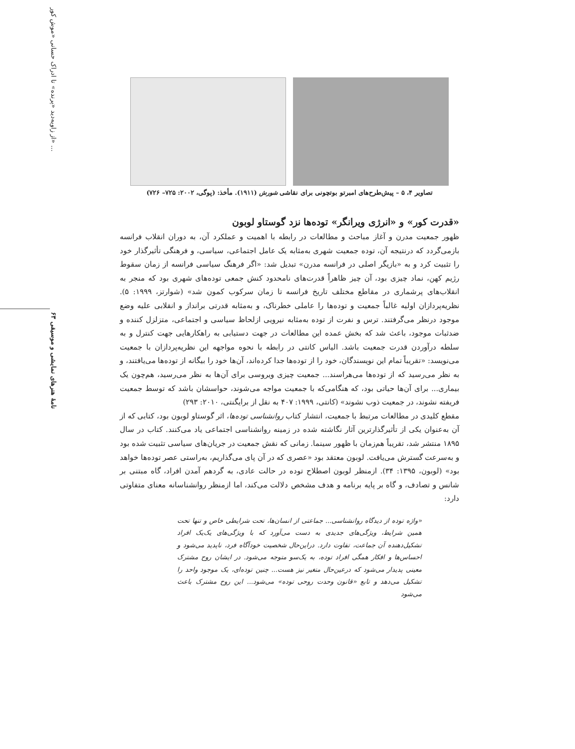از زاویه‌دید «پرنده» تا ادراک حسانی «موش کور» ...
نامهٔ هنرهای نمایشی و موسیقی ۶۳
تصاویر ۴، ۵ – پیش‌طرح‌های امبرتو بوتچونی برای نقاشی شورش (۱۹۱۱). مأخذ: (پوگی، ۲۰۰۲: ۷۲۵– ۷۲۶)
«قدرت کور» و «انرژی ویرانگر» توده‌ها نزد گوستاو لوبون
ظهور جمعیت مدرن و آغاز مباحث و مطالعات در رابطه با اهمیت و عملکرد آن، به دوران انقلاب فرانسه بازمی‌گردد که درنتیجه آن، توده جمعیت شهری به‌مثابه یک عامل اجتماعی، سیاسی، و فرهنگی تأثیرگذار خود را تثبیت کرد و به «بازیگر اصلی در فرانسه مدرن» تبدیل شد: «اگر فرهنگ سیاسی فرانسه از زمان سقوط رژیم کهن، نماد چیزی بود، آن چیز ظاهراً قدرت‌های نامحدود کنش جمعی توده‌های شهری بود که منجر به انقلاب‌های پرشماری در مقاطع مختلف تاریخ فرانسه تا زمان سرکوب کمون شد» (شوارتز، ۱۹۹۹: ۵). نظریه‌پردازان اولیه غالباً جمعیت و توده‌ها را عاملی خطرناک، و به‌مثابه قدرتی برانداز و انقلابی علیه وضع موجود درنظر می‌گرفتند. ترس و نفرت از توده به‌مثابه نیرویی ازلحاظ سیاسی و اجتماعی، متزلزل کننده و ضدثبات موجود، باعث شد که بخش عمده این مطالعات در جهت دستیابی به راهکارهایی جهت کنترل و به سلطه درآوردن قدرت جمعیت باشد. الیاس کانتی در رابطه با نحوه مواجهه این نظریه‌پردازان با جمعیت می‌نویسد: «تقریباً تمام این نویسندگان، خود را از توده‌ها جدا کرده‌اند، آن‌ها خود را بیگانه از توده‌ها می‌یافتند، و به نظر می‌رسید که از توده‌ها می‌هراسند... جمعیت چیزی ویروسی برای آن‌ها به نظر می‌رسید، هم‌چون یک بیماری... برای آن‌ها حیاتی بود، که هنگامی‌که با جمعیت مواجه می‌شوند، حواسشان باشد که توسط جمعیت فریفته نشوند، در جمعیت ذوب نشوند» (کانتی، ۱۹۹۹: ۴۰۷ به نقل از برایگنتی، ۲۰۱۰: ۲۹۳)
مقطع کلیدی در مطالعات مرتبط با جمعیت، انتشار کتاب روانشناسی توده‌ها، اثر گوستاو لوبون بود، کتابی که از آن به‌عنوان یکی از تأثیرگذارترین آثار نگاشته شده در زمینه روانشناسی اجتماعی یاد می‌کنند. کتاب در سال ۱۸۹۵ منتشر شد، تقریباً هم‌زمان با ظهور سینما. زمانی که نقش جمعیت در جریان‌های سیاسی تثبیت شده بود و به‌سرعت گسترش می‌یافت. لوبون معتقد بود «عصری که در آن پای می‌گذاریم، به‌راستی عصر توده‌ها خواهد بود» (لوبون، ۱۳۹۵: ۳۴). ازمنظر لوبون اصطلاح توده در حالت عادی، به گردهم آمدن افراد، گاه مبتنی بر شانس و تصادف، و گاه بر پایه برنامه و هدف مشخص دلالت می‌کند، اما ازمنظر روانشناسانه معنای متفاوتی دارد:
«واژه توده از دیدگاه روانشناسی... جماعتی از انسان‌ها، تحت شرایطی خاص و تنها تحت همین شرایط، ویژگی‌های جدیدی به دست می‌آورد که با ویژگی‌های یک‌یک افراد تشکیل‌دهنده آن جماعت، تفاوت دارد. دراین‌حال شخصیت خودآگاه فرد، ناپدید می‌شود و احساس‌ها و افکار همگی افراد توده، به یک‌سو متوجه می‌شود. در ایشان روح مشترک معینی پدیدار می‌شود که درعین‌حال متغیر نیز هست... چنین توده‌ای، یک موجود واحد را تشکیل می‌دهد و تابع «قانون وحدت روحی توده» می‌شود... این روح مشترک باعث می‌شود